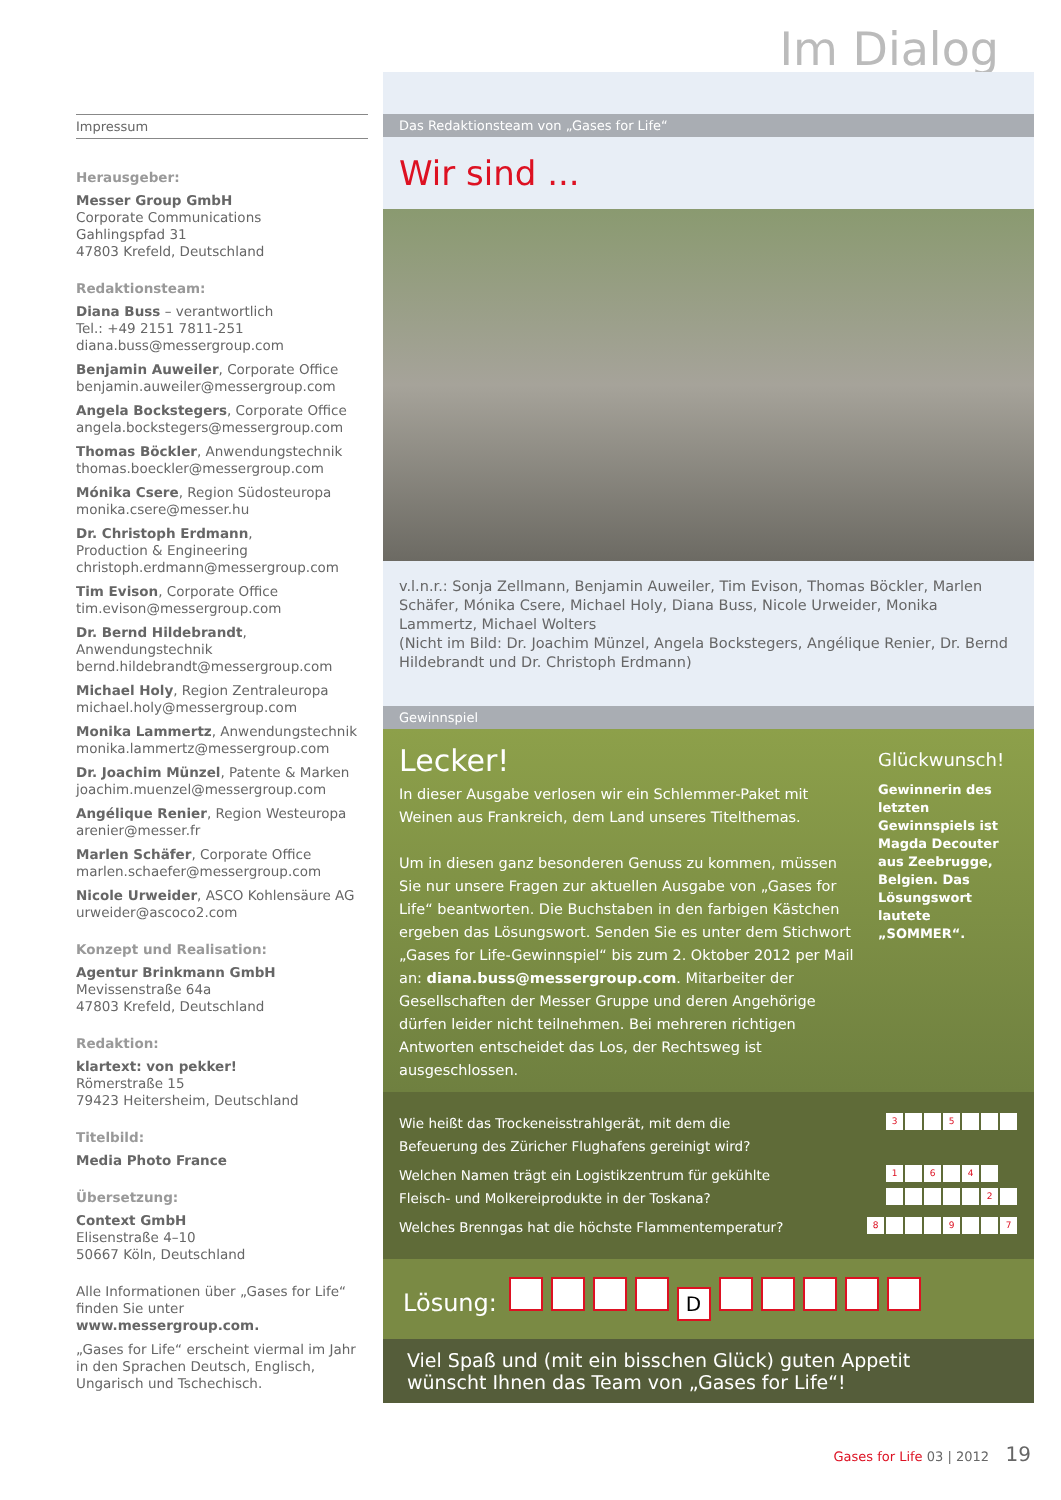Im Dialog
Impressum
Herausgeber:
Messer Group GmbH
Corporate Communications
Gahlingspfad 31
47803 Krefeld, Deutschland
Redaktionsteam:
Diana Buss – verantwortlich
Tel.: +49 2151 7811-251
diana.buss@messergroup.com
Benjamin Auweiler, Corporate Office
benjamin.auweiler@messergroup.com
Angela Bockstegers, Corporate Office
angela.bockstegers@messergroup.com
Thomas Böckler, Anwendungstechnik
thomas.boeckler@messergroup.com
Mónika Csere, Region Südosteuropa
monika.csere@messer.hu
Dr. Christoph Erdmann,
Production & Engineering
christoph.erdmann@messergroup.com
Tim Evison, Corporate Office
tim.evison@messergroup.com
Dr. Bernd Hildebrandt, Anwendungstechnik
bernd.hildebrandt@messergroup.com
Michael Holy, Region Zentraleuropa
michael.holy@messergroup.com
Monika Lammertz, Anwendungstechnik
monika.lammertz@messergroup.com
Dr. Joachim Münzel, Patente & Marken
joachim.muenzel@messergroup.com
Angélique Renier, Region Westeuropa
arenier@messer.fr
Marlen Schäfer, Corporate Office
marlen.schaefer@messergroup.com
Nicole Urweider, ASCO Kohlensäure AG
urweider@ascoco2.com
Konzept und Realisation:
Agentur Brinkmann GmbH
Mevissenstraße 64a
47803 Krefeld, Deutschland
Redaktion:
klartext: von pekker!
Römerstraße 15
79423 Heitersheim, Deutschland
Titelbild:
Media Photo France
Übersetzung:
Context GmbH
Elisenstraße 4–10
50667 Köln, Deutschland
Alle Informationen über „Gases for Life“ finden Sie unter www.messergroup.com.
„Gases for Life“ erscheint viermal im Jahr in den Sprachen Deutsch, Englisch, Ungarisch und Tschechisch.
Das Redaktionsteam von „Gases for Life“
Wir sind ...
v.l.n.r.: Sonja Zellmann, Benjamin Auweiler, Tim Evison, Thomas Böckler, Marlen Schäfer, Mónika Csere, Michael Holy, Diana Buss, Nicole Urweider, Monika Lammertz, Michael Wolters
(Nicht im Bild: Dr. Joachim Münzel, Angela Bockstegers, Angélique Renier, Dr. Bernd Hildebrandt und Dr. Christoph Erdmann)
Gewinnspiel
Lecker!
In dieser Ausgabe verlosen wir ein Schlemmer-Paket mit Weinen aus Frankreich, dem Land unseres Titelthemas.
Um in diesen ganz besonderen Genuss zu kommen, müssen Sie nur unsere Fragen zur aktuellen Ausgabe von „Gases for Life“ beantworten. Die Buchstaben in den farbigen Kästchen ergeben das Lösungswort. Senden Sie es unter dem Stichwort „Gases for Life-Gewinnspiel“ bis zum 2. Oktober 2012 per Mail an: diana.buss@messergroup.com. Mitarbeiter der Gesellschaften der Messer Gruppe und deren Angehörige dürfen leider nicht teilnehmen. Bei mehreren richtigen Antworten entscheidet das Los, der Rechtsweg ist ausgeschlossen.
Glückwunsch!
Gewinnerin des letzten Gewinnspiels ist Magda Decouter aus Zeebrugge, Belgien. Das Lösungswort lautete „SOMMER“.
Wie heißt das Trockeneisstrahlgerät, mit dem die
Befeuerung des Züricher Flughafens gereinigt wird? 3 5
Welchen Namen trägt ein Logistikzentrum für gekühlte
Fleisch- und Molkereiprodukte in der Toskana? 1 6 4
2
Welches Brenngas hat die höchste Flammentemperatur? 8 9 7
Lösung: D
Viel Spaß und (mit ein bisschen Glück) guten Appetit
wünscht Ihnen das Team von „Gases for Life“!
Gases for Life 03 | 2012 19